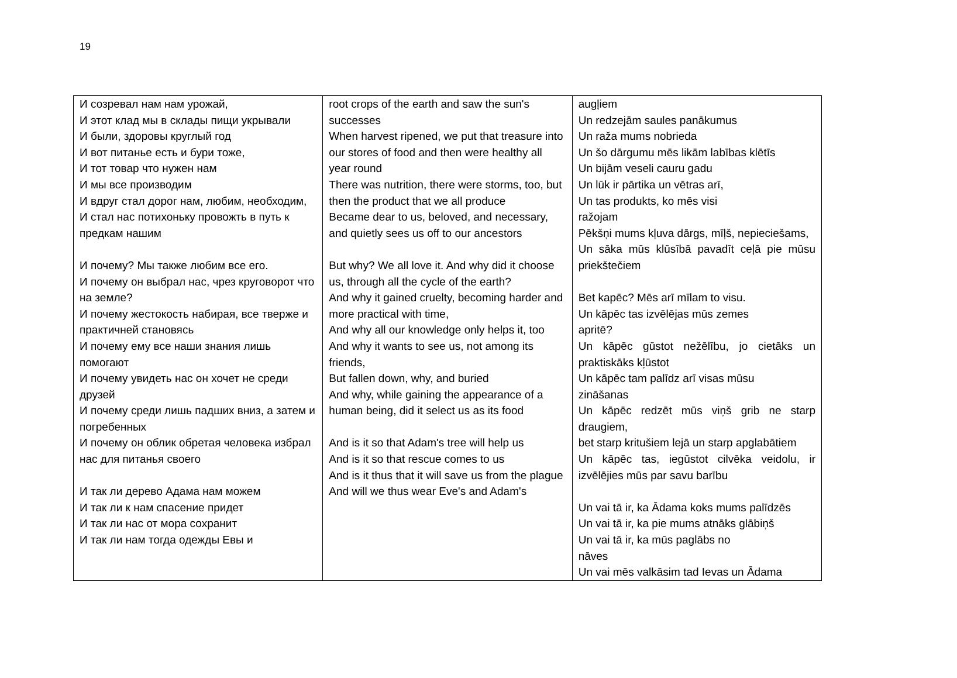19
| И созревал нам нам урожай, И этот клад мы в склады пищи укрывали И были, здоровы круглый год И вот питанье есть и бури тоже, И тот товар что нужен нам И мы все производим И вдруг стал дорог нам, любим, необходим, И стал нас потихоньку провожть в путь к предкам нашим И почему? Мы также любим все его. И почему он выбрал нас, чрез круговорот что на земле? И почему жестокость набирая, все тверже и практичней становясь И почему ему все наши знания лишь помогают И почему увидеть нас он хочет не среди друзей И почему среди лишь падших вниз, а затем и погребенных И почему он облик обретая человека избрал нас для питанья своего И так ли дерево Адама нам можем И так ли к нам спасение придет И так ли нас от мора сохранит И так ли нам тогда одежды Евы и | root crops of the earth and saw the sun's successes When harvest ripened, we put that treasure into our stores of food and then were healthy all year round There was nutrition, there were storms, too, but then the product that we all produce Became dear to us, beloved, and necessary, and quietly sees us off to our ancestors But why? We all love it. And why did it choose us, through all the cycle of the earth? And why it gained cruelty, becoming harder and more practical with time, And why all our knowledge only helps it, too And why it wants to see us, not among its friends, But fallen down, why, and buried And why, while gaining the appearance of a human being, did it select us as its food And is it so that Adam's tree will help us And is it so that rescue comes to us And is it thus that it will save us from the plague And will we thus wear Eve's and Adam's | augļiem Un redzejām saules panākumus Un raža mums nobrieda Un šo dārgumu mēs likām labības klētīs Un bijām veseli cauru gadu Un lūk ir pārtika un vētras arī, Un tas produkts, ko mēs visi ražojam Pēkšņi mums kļuva dārgs, mīļš, nepieciešams, Un sāka mūs klūsībā pavadīt ceļā pie mūsu priekštečiem Bet kapēc? Mēs arī mīlam to visu. Un kāpēc tas izvēlējas mūs zemes apritē? Un kāpēc gūstot nežēlību, jo cietāks un praktiskāks kļūstot Un kāpēc tam palīdz arī visas mūsu zināšanas Un kāpēc redzēt mūs viņš grib ne starp draugiem, bet starp kritušiem lejā un starp apglabātiem Un kāpēc tas, iegūstot cilvēka veidolu, ir izvēlējies mūs par savu barību Un vai tā ir, ka Ādama koks mums palīdzēs Un vai tā ir, ka pie mums atnāks glābiņš Un vai tā ir, ka mūs paglābs no nāves Un vai mēs valkāsim tad Ievas un Ādama |